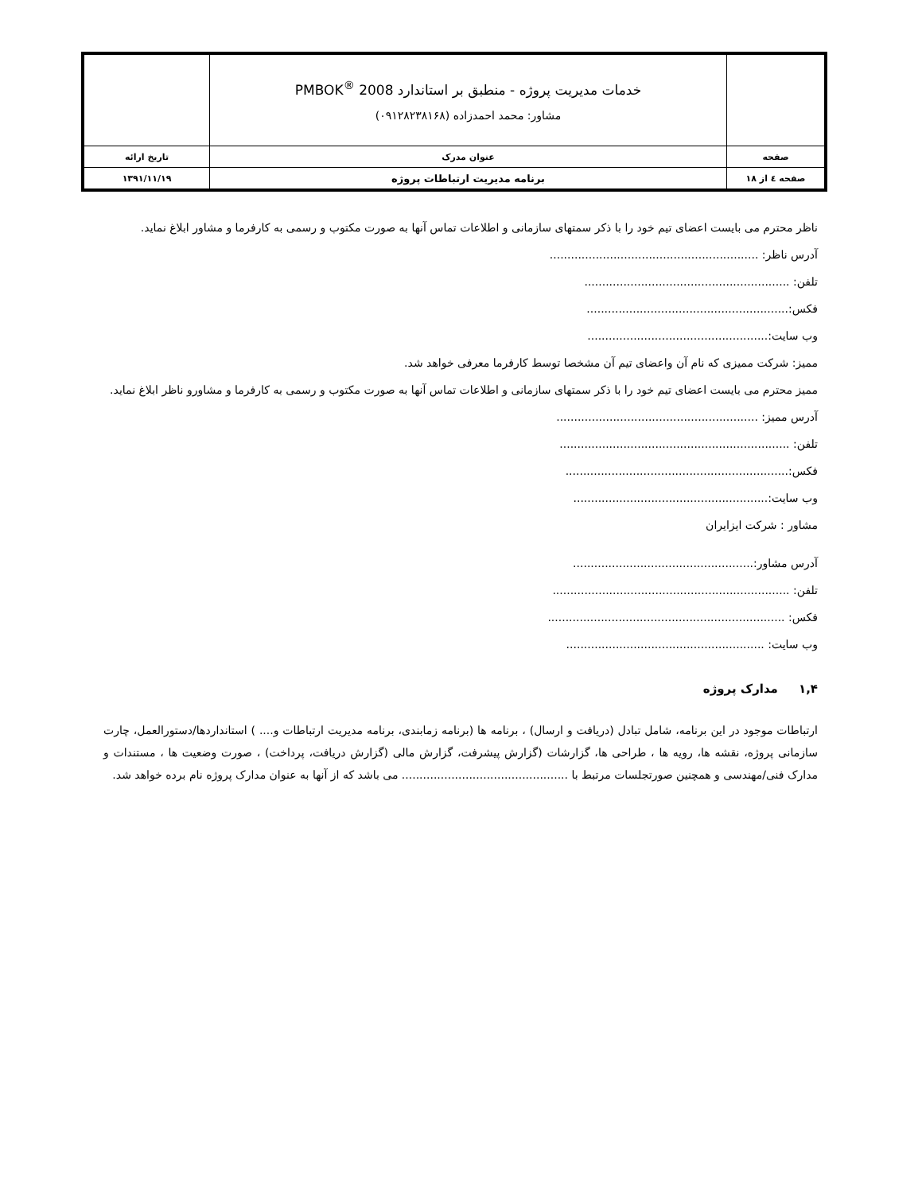| | خدمات مدیریت پروژه - منطبق بر استاندارد PMBOK<sup>®</sup> 2008 مشاور: محمد احمدزاده (۰۹۱۲۸۲۳۸۱۶۸) | |
| صفحه | عنوان مدرک | تاریخ ارائه |
| صفحه ٤ از ۱۸ | برنامه مدیریت ارتباطات پروژه | ۱۳۹۱/۱۱/۱۹ |
ناظر محترم می بایست اعضای تیم خود را با ذکر سمتهای سازمانی و اطلاعات تماس آنها به صورت مکتوب و رسمی به کارفرما و مشاور ابلاغ نماید.
آدرس ناظر: ...........................................................
تلفن: ..........................................................
فکس:.........................................................
وب سایت:...................................................
ممیز: شرکت ممیزی که نام آن واعضای تیم آن مشخصا توسط کارفرما معرفی خواهد شد.
ممیز محترم می بایست اعضای تیم خود را با ذکر سمتهای سازمانی و اطلاعات تماس آنها به صورت مکتوب و رسمی به کارفرما و مشاورو ناظر ابلاغ نماید.
آدرس ممیز: .........................................................
تلفن: .................................................................
فکس:...............................................................
وب سایت:.......................................................
مشاور : شرکت ایزایران
آدرس مشاور:...................................................
تلفن: ...................................................................
فکس: ...................................................................
وب سایت: ........................................................
۱,۴ مدارک پروژه
ارتباطات موجود در این برنامه، شامل تبادل (دریافت و ارسال) ، برنامه ها (برنامه زمابندی، برنامه مدیریت ارتباطات و.... ) استانداردها/دستورالعمل، چارت سازمانی پروژه، نقشه ها، رویه ها ، طراحی ها، گزارشات (گزارش پیشرفت، گزارش مالی (گزارش دریافت، پرداخت) ، صورت وضعیت ها ، مستندات و مدارک فنی/مهندسی و همچنین صورتجلسات مرتبط با ............................................... می باشد که از آنها به عنوان مدارک پروژه نام برده خواهد شد.